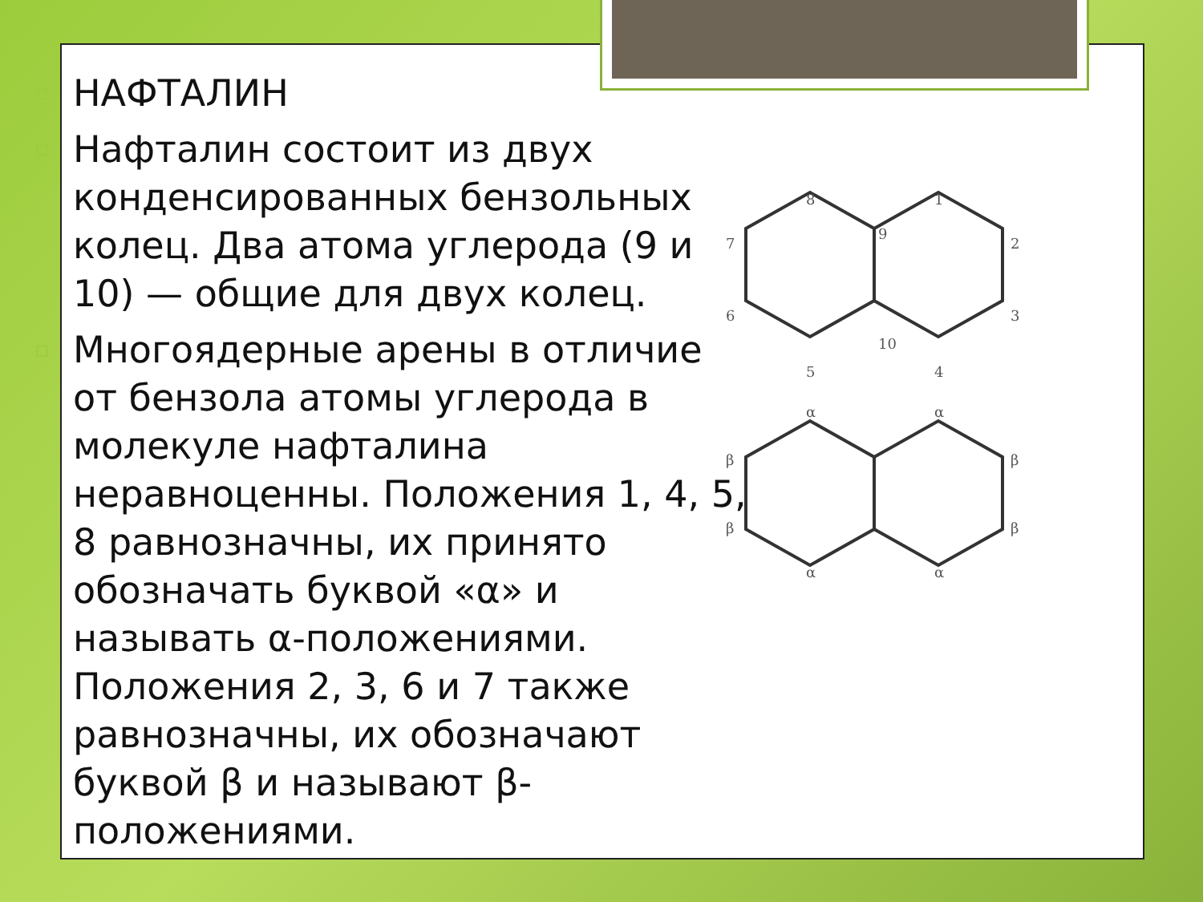▫ НАФТАЛИН
▫ Нафталин состоит из двух конденсированных бензольных колец. Два атома углерода (9 и 10) — общие для двух колец.
▫ Многоядерные арены в отличие от бензола атомы углерода в молекуле нафталина неравноценны. Положения 1, 4, 5, 8 равнозначны, их принято обозначать буквой «α» и называть α-положениями. Положения 2, 3, 6 и 7 также равнозначны, их обозначают буквой β и называют β-положениями.
8
1
9
7
2
6
3
10
5
4
α
α
β
β
β
β
α
α